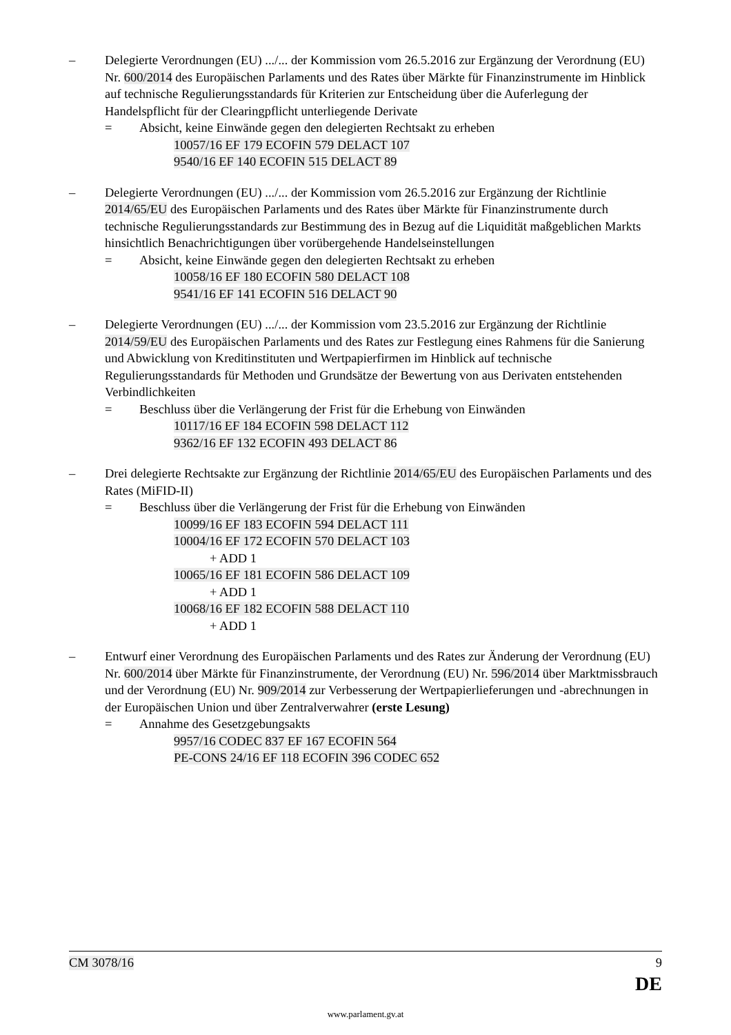– Delegierte Verordnungen (EU) .../... der Kommission vom 26.5.2016 zur Ergänzung der Verordnung (EU) Nr. 600/2014 des Europäischen Parlaments und des Rates über Märkte für Finanzinstrumente im Hinblick auf technische Regulierungsstandards für Kriterien zur Entscheidung über die Auferlegung der Handelspflicht für der Clearingpflicht unterliegende Derivate
= Absicht, keine Einwände gegen den delegierten Rechtsakt zu erheben
10057/16 EF 179 ECOFIN 579 DELACT 107
9540/16 EF 140 ECOFIN 515 DELACT 89
– Delegierte Verordnungen (EU) .../... der Kommission vom 26.5.2016 zur Ergänzung der Richtlinie 2014/65/EU des Europäischen Parlaments und des Rates über Märkte für Finanzinstrumente durch technische Regulierungsstandards zur Bestimmung des in Bezug auf die Liquidität maßgeblichen Markts hinsichtlich Benachrichtigungen über vorübergehende Handelseinstellungen
= Absicht, keine Einwände gegen den delegierten Rechtsakt zu erheben
10058/16 EF 180 ECOFIN 580 DELACT 108
9541/16 EF 141 ECOFIN 516 DELACT 90
– Delegierte Verordnungen (EU) .../... der Kommission vom 23.5.2016 zur Ergänzung der Richtlinie 2014/59/EU des Europäischen Parlaments und des Rates zur Festlegung eines Rahmens für die Sanierung und Abwicklung von Kreditinstituten und Wertpapierfirmen im Hinblick auf technische Regulierungsstandards für Methoden und Grundsätze der Bewertung von aus Derivaten entstehenden Verbindlichkeiten
= Beschluss über die Verlängerung der Frist für die Erhebung von Einwänden
10117/16 EF 184 ECOFIN 598 DELACT 112
9362/16 EF 132 ECOFIN 493 DELACT 86
– Drei delegierte Rechtsakte zur Ergänzung der Richtlinie 2014/65/EU des Europäischen Parlaments und des Rates (MiFID-II)
= Beschluss über die Verlängerung der Frist für die Erhebung von Einwänden
10099/16 EF 183 ECOFIN 594 DELACT 111
10004/16 EF 172 ECOFIN 570 DELACT 103
+ ADD 1
10065/16 EF 181 ECOFIN 586 DELACT 109
+ ADD 1
10068/16 EF 182 ECOFIN 588 DELACT 110
+ ADD 1
– Entwurf einer Verordnung des Europäischen Parlaments und des Rates zur Änderung der Verordnung (EU) Nr. 600/2014 über Märkte für Finanzinstrumente, der Verordnung (EU) Nr. 596/2014 über Marktmissbrauch und der Verordnung (EU) Nr. 909/2014 zur Verbesserung der Wertpapierlieferungen und -abrechnungen in der Europäischen Union und über Zentralverwahrer (erste Lesung)
= Annahme des Gesetzgebungsakts
9957/16 CODEC 837 EF 167 ECOFIN 564
PE-CONS 24/16 EF 118 ECOFIN 396 CODEC 652
CM 3078/16 9
DE
www.parlament.gv.at